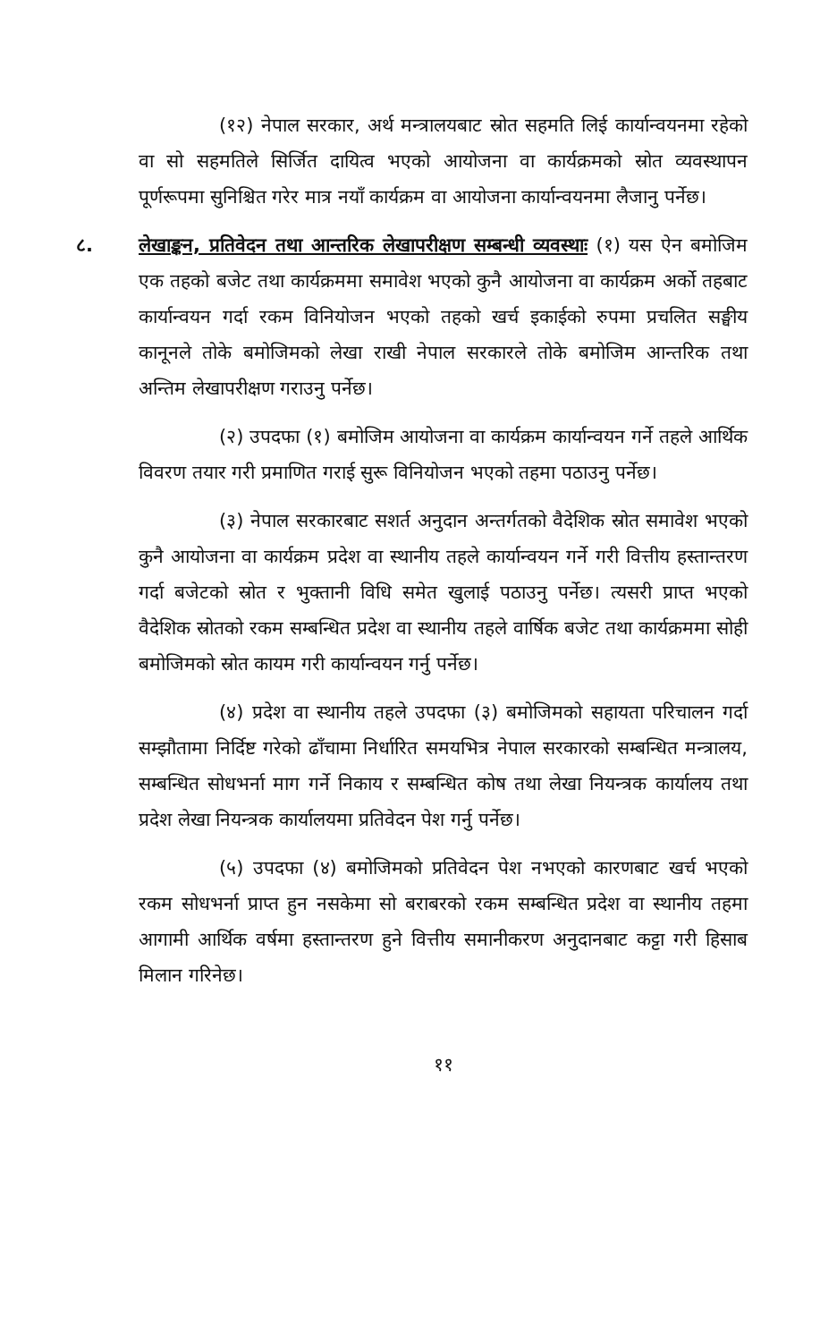(१२) नेपाल सरकार, अर्थ मन्त्रालयबाट स्रोत सहमति लिई कार्यान्वयनमा रहेको वा सो सहमतिले सिर्जित दायित्व भएको आयोजना वा कार्यक्रमको स्रोत व्यवस्थापन पूर्णरूपमा सुनिश्चित गरेर मात्र नयाँ कार्यक्रम वा आयोजना कार्यान्वयनमा लैजानु पर्नेछ।
८. लेखाङ्कन, प्रतिवेदन तथा आन्तरिक लेखापरीक्षण सम्बन्धी व्यवस्थाः (१) यस ऐन बमोजिम एक तहको बजेट तथा कार्यक्रममा समावेश भएको कुनै आयोजना वा कार्यक्रम अर्को तहबाट कार्यान्वयन गर्दा रकम विनियोजन भएको तहको खर्च इकाईको रुपमा प्रचलित सङ्घीय कानूनले तोके बमोजिमको लेखा राखी नेपाल सरकारले तोके बमोजिम आन्तरिक तथा अन्तिम लेखापरीक्षण गराउनु पर्नेछ।
(२) उपदफा (१) बमोजिम आयोजना वा कार्यक्रम कार्यान्वयन गर्ने तहले आर्थिक विवरण तयार गरी प्रमाणित गराई सुरू विनियोजन भएको तहमा पठाउनु पर्नेछ।
(३) नेपाल सरकारबाट सशर्त अनुदान अन्तर्गतको वैदेशिक स्रोत समावेश भएको कुनै आयोजना वा कार्यक्रम प्रदेश वा स्थानीय तहले कार्यान्वयन गर्ने गरी वित्तीय हस्तान्तरण गर्दा बजेटको स्रोत र भुक्तानी विधि समेत खुलाई पठाउनु पर्नेछ। त्यसरी प्राप्त भएको वैदेशिक स्रोतको रकम सम्बन्धित प्रदेश वा स्थानीय तहले वार्षिक बजेट तथा कार्यक्रममा सोही बमोजिमको स्रोत कायम गरी कार्यान्वयन गर्नु पर्नेछ।
(४) प्रदेश वा स्थानीय तहले उपदफा (३) बमोजिमको सहायता परिचालन गर्दा सम्झौतामा निर्दिष्ट गरेको ढाँचामा निर्धारित समयभित्र नेपाल सरकारको सम्बन्धित मन्त्रालय, सम्बन्धित सोधभर्ना माग गर्ने निकाय र सम्बन्धित कोष तथा लेखा नियन्त्रक कार्यालय तथा प्रदेश लेखा नियन्त्रक कार्यालयमा प्रतिवेदन पेश गर्नु पर्नेछ।
(५) उपदफा (४) बमोजिमको प्रतिवेदन पेश नभएको कारणबाट खर्च भएको रकम सोधभर्ना प्राप्त हुन नसकेमा सो बराबरको रकम सम्बन्धित प्रदेश वा स्थानीय तहमा आगामी आर्थिक वर्षमा हस्तान्तरण हुने वित्तीय समानीकरण अनुदानबाट कट्टा गरी हिसाब मिलान गरिनेछ।
११